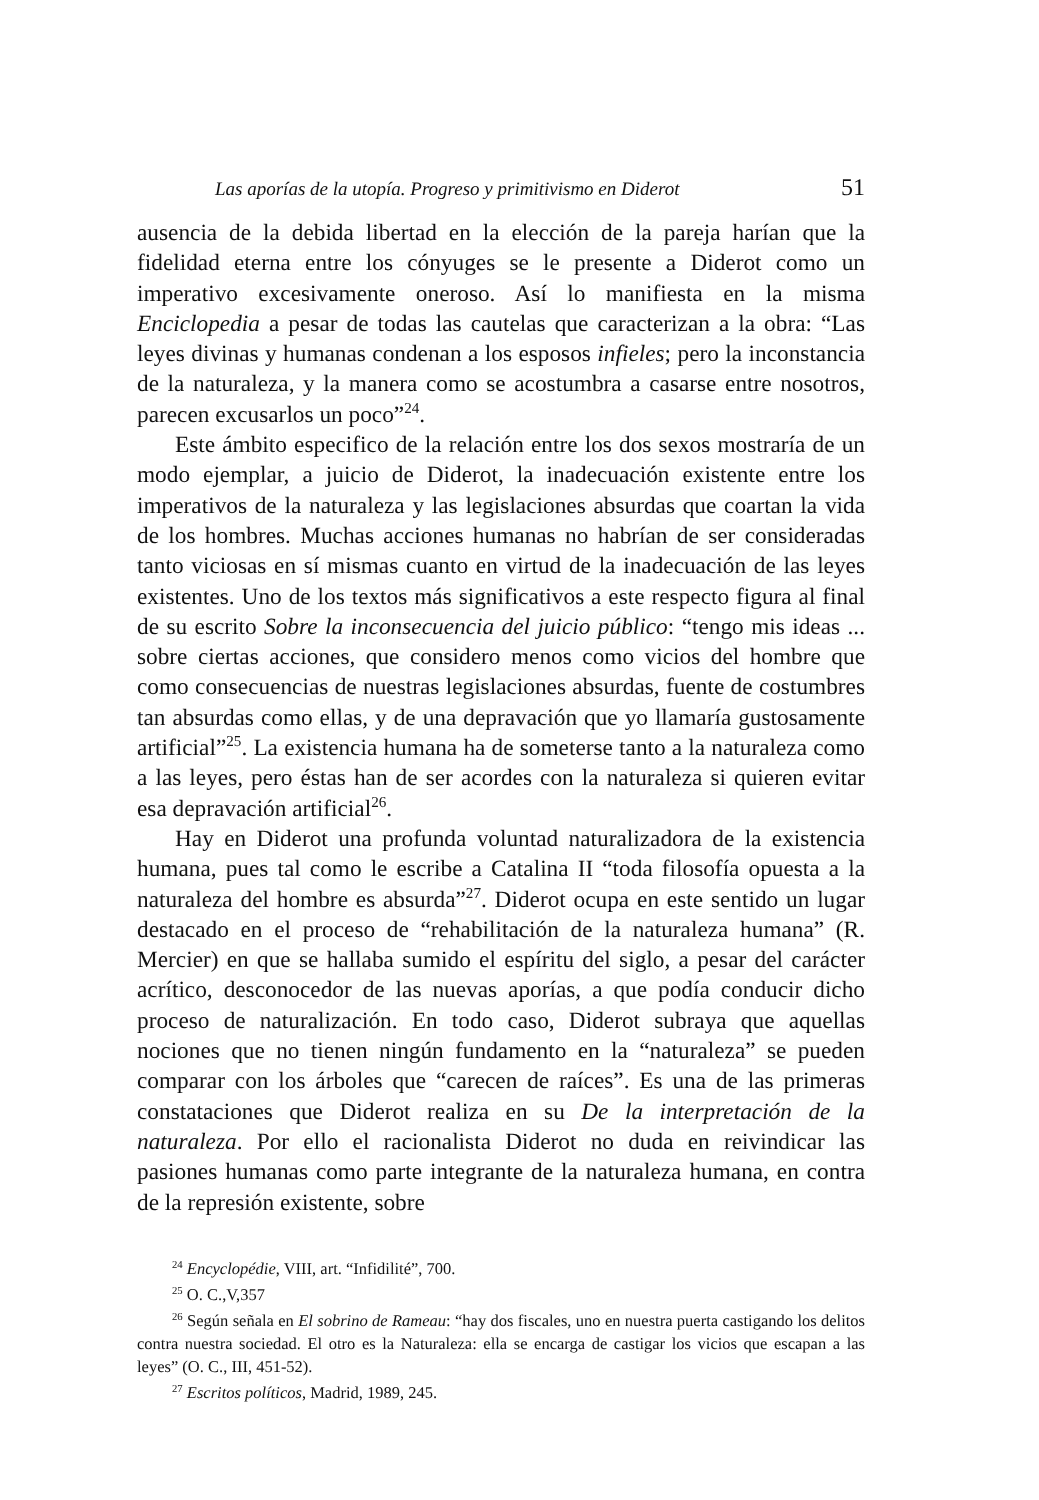Las aporías de la utopía. Progreso y primitivismo en Diderot 51
ausencia de la debida libertad en la elección de la pareja harían que la fidelidad eterna entre los cónyuges se le presente a Diderot como un imperativo excesivamente oneroso. Así lo manifiesta en la misma Enciclopedia a pesar de todas las cautelas que caracterizan a la obra: “Las leyes divinas y humanas condenan a los esposos infieles; pero la inconstancia de la naturaleza, y la manera como se acostumbra a casarse entre nosotros, parecen excusarlos un poco”<sup>24</sup>.
Este ámbito especifico de la relación entre los dos sexos mostraría de un modo ejemplar, a juicio de Diderot, la inadecuación existente entre los imperativos de la naturaleza y las legislaciones absurdas que coartan la vida de los hombres. Muchas acciones humanas no habrían de ser consideradas tanto viciosas en sí mismas cuanto en virtud de la inadecuación de las leyes existentes. Uno de los textos más significativos a este respecto figura al final de su escrito Sobre la inconsecuencia del juicio público: “tengo mis ideas ... sobre ciertas acciones, que considero menos como vicios del hombre que como consecuencias de nuestras legislaciones absurdas, fuente de costumbres tan absurdas como ellas, y de una depravación que yo llamaría gustosamente artificial”<sup>25</sup>. La existencia humana ha de someterse tanto a la naturaleza como a las leyes, pero éstas han de ser acordes con la naturaleza si quieren evitar esa depravación artificial<sup>26</sup>.
Hay en Diderot una profunda voluntad naturalizadora de la existencia humana, pues tal como le escribe a Catalina II “toda filosofía opuesta a la naturaleza del hombre es absurda”<sup>27</sup>. Diderot ocupa en este sentido un lugar destacado en el proceso de “rehabilitación de la naturaleza humana” (R. Mercier) en que se hallaba sumido el espíritu del siglo, a pesar del carácter acrítico, desconocedor de las nuevas aporías, a que podía conducir dicho proceso de naturalización. En todo caso, Diderot subraya que aquellas nociones que no tienen ningún fundamento en la “naturaleza” se pueden comparar con los árboles que “carecen de raíces”. Es una de las primeras constataciones que Diderot realiza en su De la interpretación de la naturaleza. Por ello el racionalista Diderot no duda en reivindicar las pasiones humanas como parte integrante de la naturaleza humana, en contra de la represión existente, sobre
<sup>24</sup> Encyclopédie, VIII, art. “Infidilité”, 700.
<sup>25</sup> O. C.,V,357
<sup>26</sup> Según señala en El sobrino de Rameau: “hay dos fiscales, uno en nuestra puerta castigando los delitos contra nuestra sociedad. El otro es la Naturaleza: ella se encarga de castigar los vicios que escapan a las leyes” (O. C., III, 451-52).
<sup>27</sup> Escritos políticos, Madrid, 1989, 245.